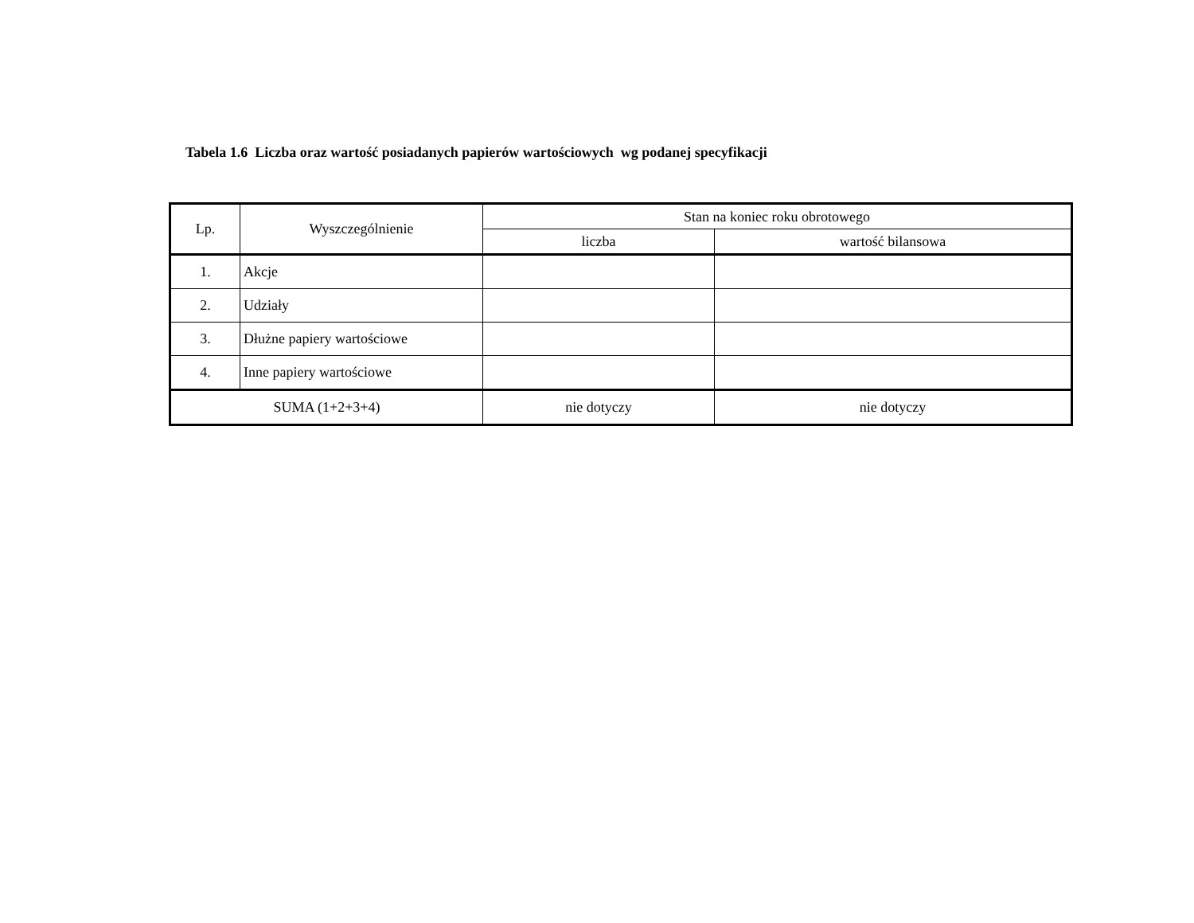Tabela 1.6 Liczba oraz wartość posiadanych papierów wartościowych wg podanej specyfikacji
| Lp. | Wyszczególnienie | Stan na koniec roku obrotowego | |
| --- | --- | --- | --- |
| | | liczba | wartość bilansowa |
| 1. | Akcje | | |
| 2. | Udziały | | |
| 3. | Dłużne papiery wartościowe | | |
| 4. | Inne papiery wartościowe | | |
| SUMA (1+2+3+4) | | nie dotyczy | nie dotyczy |